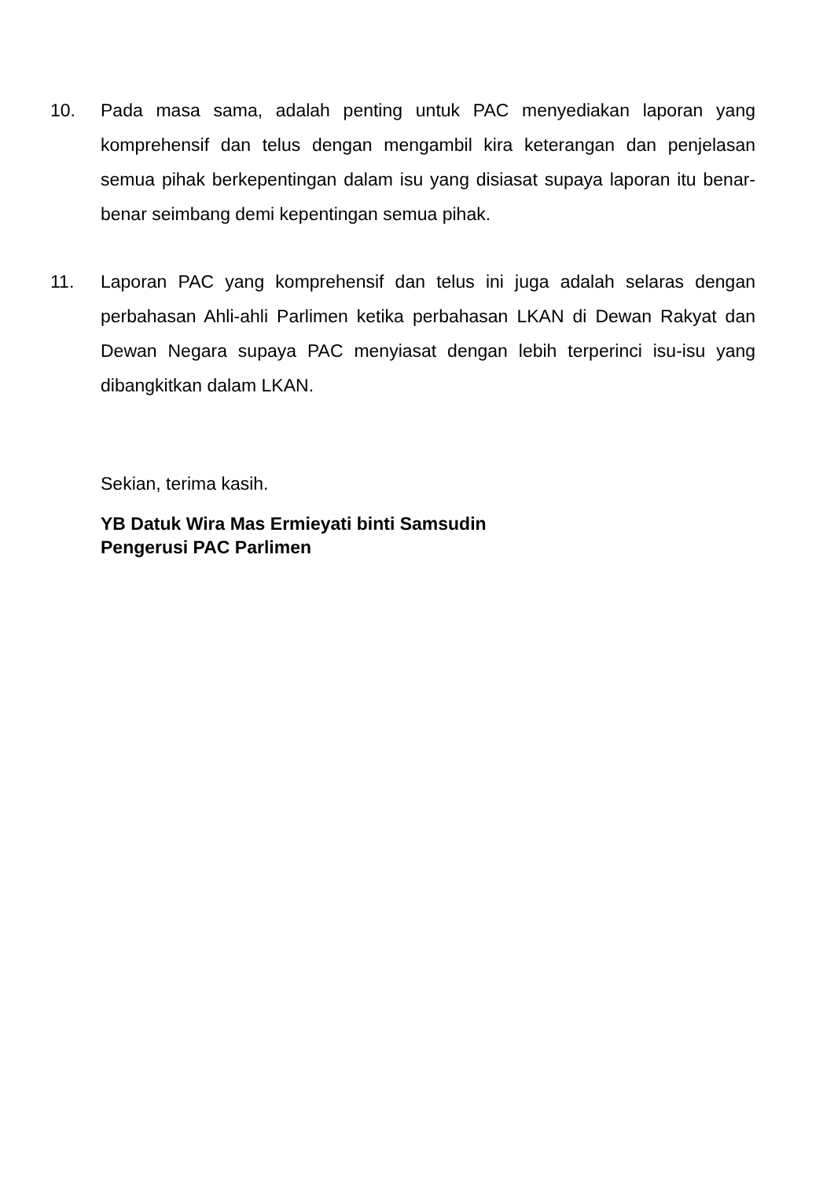10. Pada masa sama, adalah penting untuk PAC menyediakan laporan yang komprehensif dan telus dengan mengambil kira keterangan dan penjelasan semua pihak berkepentingan dalam isu yang disiasat supaya laporan itu benar-benar seimbang demi kepentingan semua pihak.
11. Laporan PAC yang komprehensif dan telus ini juga adalah selaras dengan perbahasan Ahli-ahli Parlimen ketika perbahasan LKAN di Dewan Rakyat dan Dewan Negara supaya PAC menyiasat dengan lebih terperinci isu-isu yang dibangkitkan dalam LKAN.
Sekian, terima kasih.
YB Datuk Wira Mas Ermieyati binti Samsudin
Pengerusi PAC Parlimen